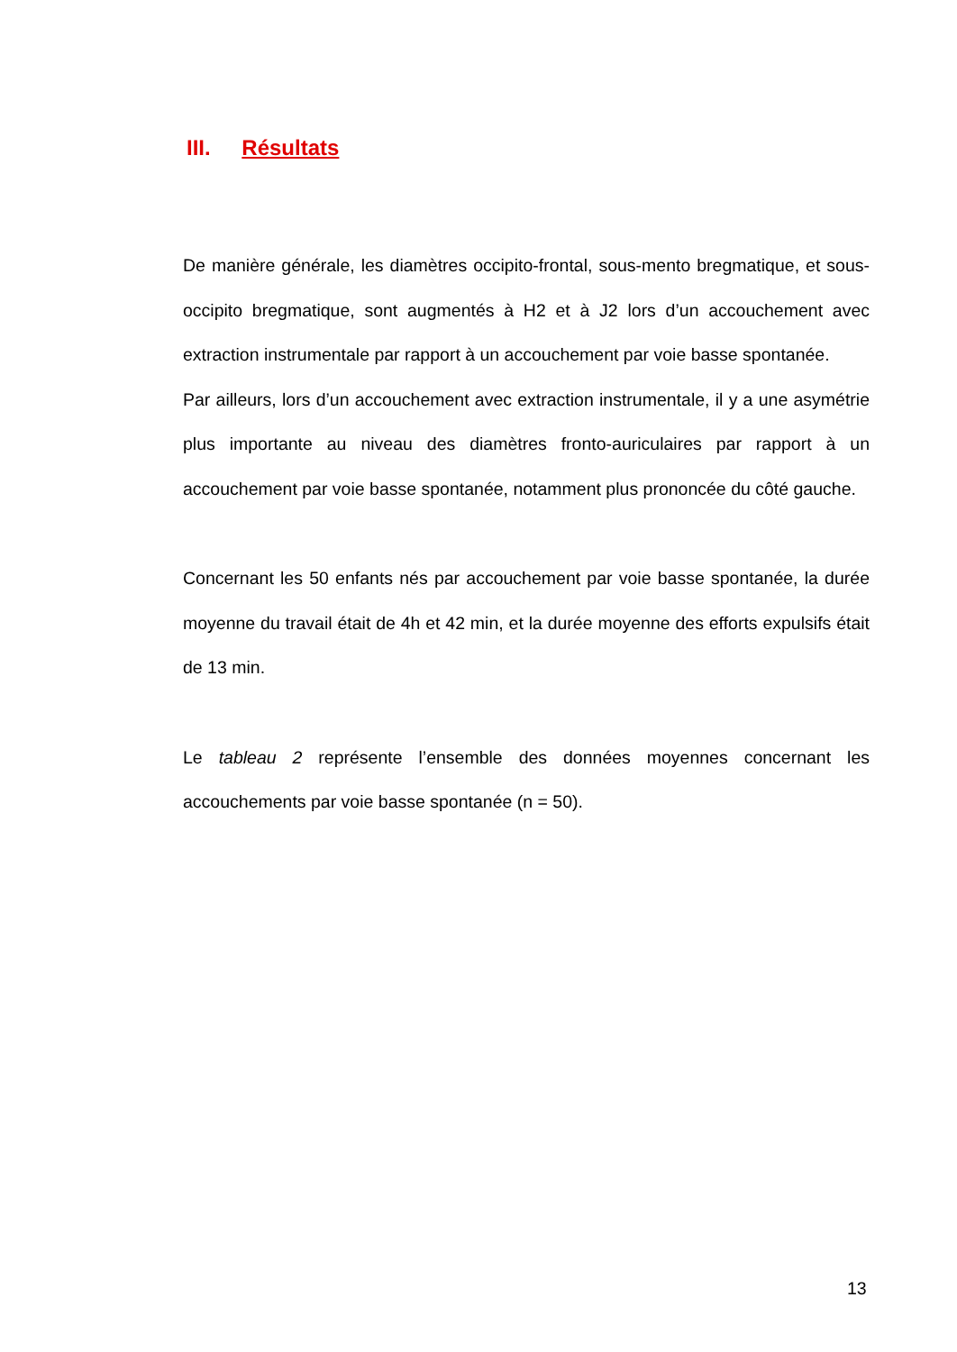III. Résultats
De manière générale, les diamètres occipito-frontal, sous-mento bregmatique, et sous-occipito bregmatique, sont augmentés à H2 et à J2 lors d’un accouchement avec extraction instrumentale par rapport à un accouchement par voie basse spontanée.
Par ailleurs, lors d’un accouchement avec extraction instrumentale, il y a une asymétrie plus importante au niveau des diamètres fronto-auriculaires par rapport à un accouchement par voie basse spontanée, notamment plus prononcée du côté gauche.
Concernant les 50 enfants nés par accouchement par voie basse spontanée, la durée moyenne du travail était de 4h et 42 min, et la durée moyenne des efforts expulsifs était de 13 min.
Le tableau 2 représente l’ensemble des données moyennes concernant les accouchements par voie basse spontanée (n = 50).
13